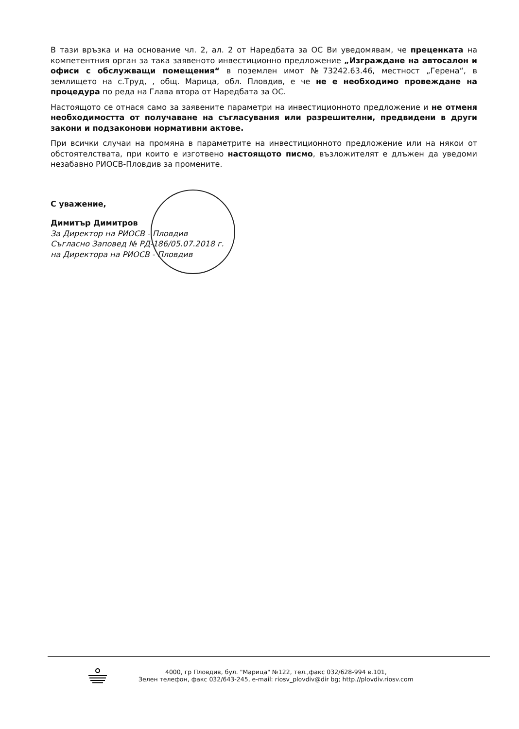В тази връзка и на основание чл. 2, ал. 2 от Наредбата за ОС Ви уведомявам, че преценката на компетентния орган за така заявеното инвестиционно предложение „Изграждане на автосалон и офиси с обслужващи помещения“ в поземлен имот №73242.63.46, местност „Герена“, в землището на с.Труд, , общ. Марица, обл. Пловдив, е че не е необходимо провеждане на процедура по реда на Глава втора от Наредбата за ОС.
Настоящото се отнася само за заявените параметри на инвестиционното предложение и не отменя необходимостта от получаване на съгласувания или разрешителни, предвидени в други закони и подзаконови нормативни актове.
При всички случаи на промяна в параметрите на инвестиционното предложение или на някои от обстоятелствата, при които е изготвено настоящото писмо, възложителят е длъжен да уведоми незабавно РИОСВ-Пловдив за промените.
С уважение,
Димитър Димитров
За Директор на РИОСВ - Пловдив
Съгласно Заповед № РД-186/05.07.2018 г.
на Директора на РИОСВ - Пловдив
4000, гр Пловдив, бул. "Марица" №122, тел.,факс 032/628-994 в.101,
Зелен телефон, факс 032/643-245, e-mail: riosv_plovdiv@dir bg; http.//plovdiv.riosv.com